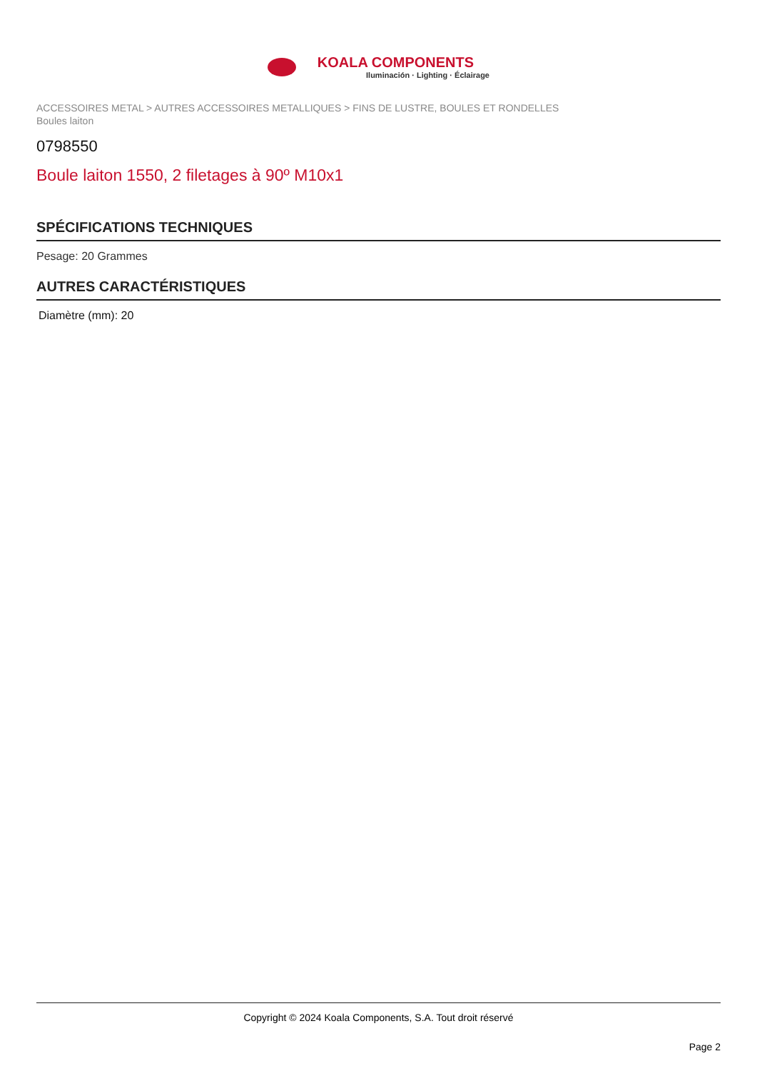KOALA COMPONENTS Iluminación · Lighting · Éclairage
ACCESSOIRES METAL > AUTRES ACCESSOIRES METALLIQUES > FINS DE LUSTRE, BOULES ET RONDELLES
Boules laiton
0798550
Boule laiton 1550, 2 filetages à 90º M10x1
SPÉCIFICATIONS TECHNIQUES
Pesage: 20 Grammes
AUTRES CARACTÉRISTIQUES
Diamètre (mm): 20
Copyright © 2024 Koala Components, S.A. Tout droit réservé
Page 2